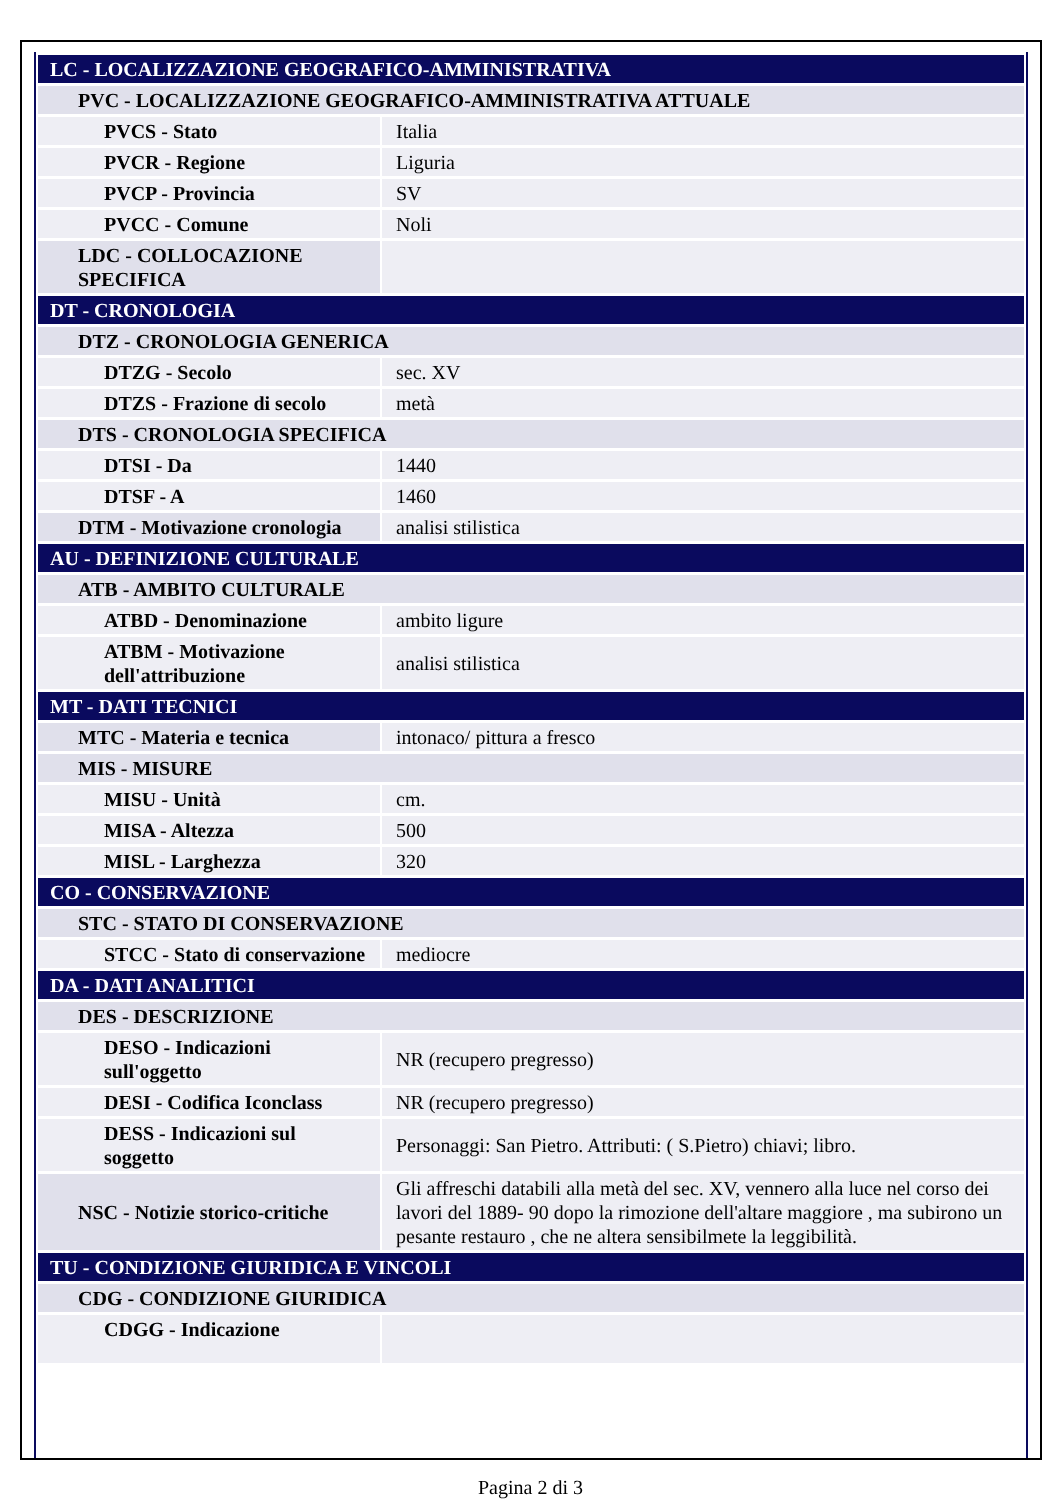| LC - LOCALIZZAZIONE GEOGRAFICO-AMMINISTRATIVA | |
| PVC - LOCALIZZAZIONE GEOGRAFICO-AMMINISTRATIVA ATTUALE | |
| PVCS - Stato | Italia |
| PVCR - Regione | Liguria |
| PVCP - Provincia | SV |
| PVCC - Comune | Noli |
| LDC - COLLOCAZIONE SPECIFICA | |
| DT - CRONOLOGIA | |
| DTZ - CRONOLOGIA GENERICA | |
| DTZG - Secolo | sec. XV |
| DTZS - Frazione di secolo | metà |
| DTS - CRONOLOGIA SPECIFICA | |
| DTSI - Da | 1440 |
| DTSF - A | 1460 |
| DTM - Motivazione cronologia | analisi stilistica |
| AU - DEFINIZIONE CULTURALE | |
| ATB - AMBITO CULTURALE | |
| ATBD - Denominazione | ambito ligure |
| ATBM - Motivazione dell'attribuzione | analisi stilistica |
| MT - DATI TECNICI | |
| MTC - Materia e tecnica | intonaco/ pittura a fresco |
| MIS - MISURE | |
| MISU - Unità | cm. |
| MISA - Altezza | 500 |
| MISL - Larghezza | 320 |
| CO - CONSERVAZIONE | |
| STC - STATO DI CONSERVAZIONE | |
| STCC - Stato di conservazione | mediocre |
| DA - DATI ANALITICI | |
| DES - DESCRIZIONE | |
| DESO - Indicazioni sull'oggetto | NR (recupero pregresso) |
| DESI - Codifica Iconclass | NR (recupero pregresso) |
| DESS - Indicazioni sul soggetto | Personaggi: San Pietro. Attributi: ( S.Pietro) chiavi; libro. |
| NSC - Notizie storico-critiche | Gli affreschi databili alla metà del sec. XV, vennero alla luce nel corso dei lavori del 1889- 90 dopo la rimozione dell'altare maggiore , ma subirono un pesante restauro , che ne altera sensibilmete la leggibilità. |
| TU - CONDIZIONE GIURIDICA E VINCOLI | |
| CDG - CONDIZIONE GIURIDICA | |
| CDGG - Indicazione | |
Pagina 2 di 3